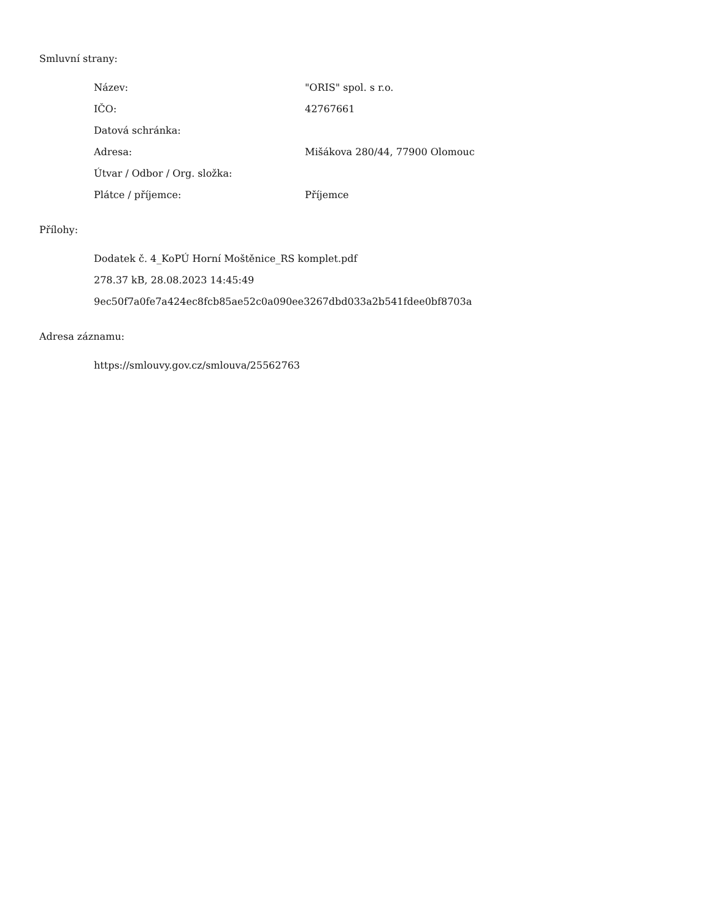Smluvní strany:
| Název: | "ORIS" spol. s r.o. |
| IČO: | 42767661 |
| Datová schránka: | |
| Adresa: | Mišákova 280/44, 77900 Olomouc |
| Útvar / Odbor / Org. složka: | |
| Plátce / příjemce: | Příjemce |
Přílohy:
Dodatek č. 4_KoPÚ Horní Moštěnice_RS komplet.pdf
278.37 kB, 28.08.2023 14:45:49
9ec50f7a0fe7a424ec8fcb85ae52c0a090ee3267dbd033a2b541fdee0bf8703a
Adresa záznamu:
https://smlouvy.gov.cz/smlouva/25562763